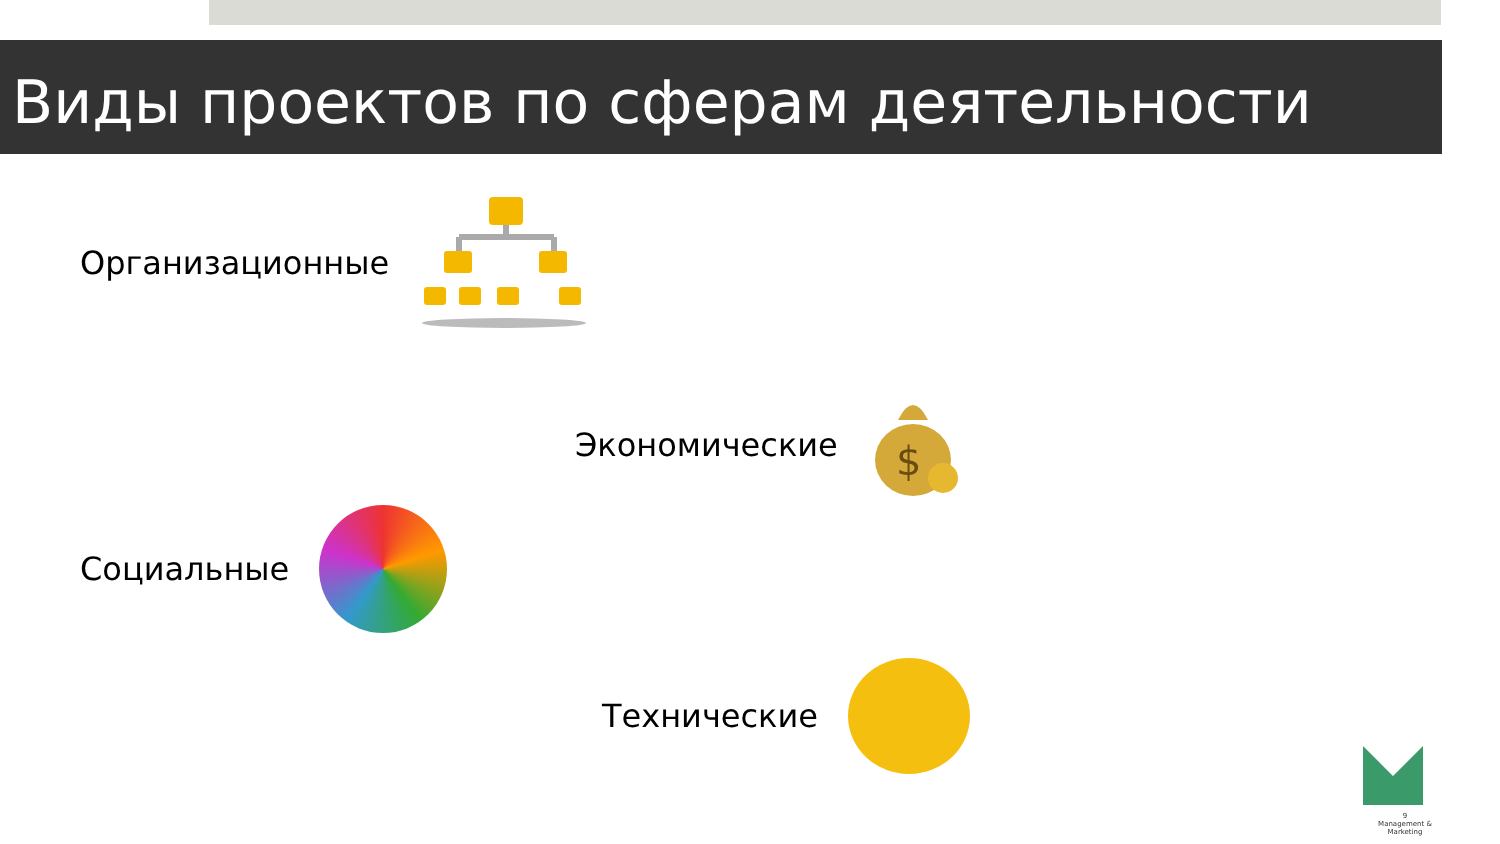Виды проектов по сферам деятельности
Организационные
Экономические
$
Социальные
Технические
9
Management & Marketing